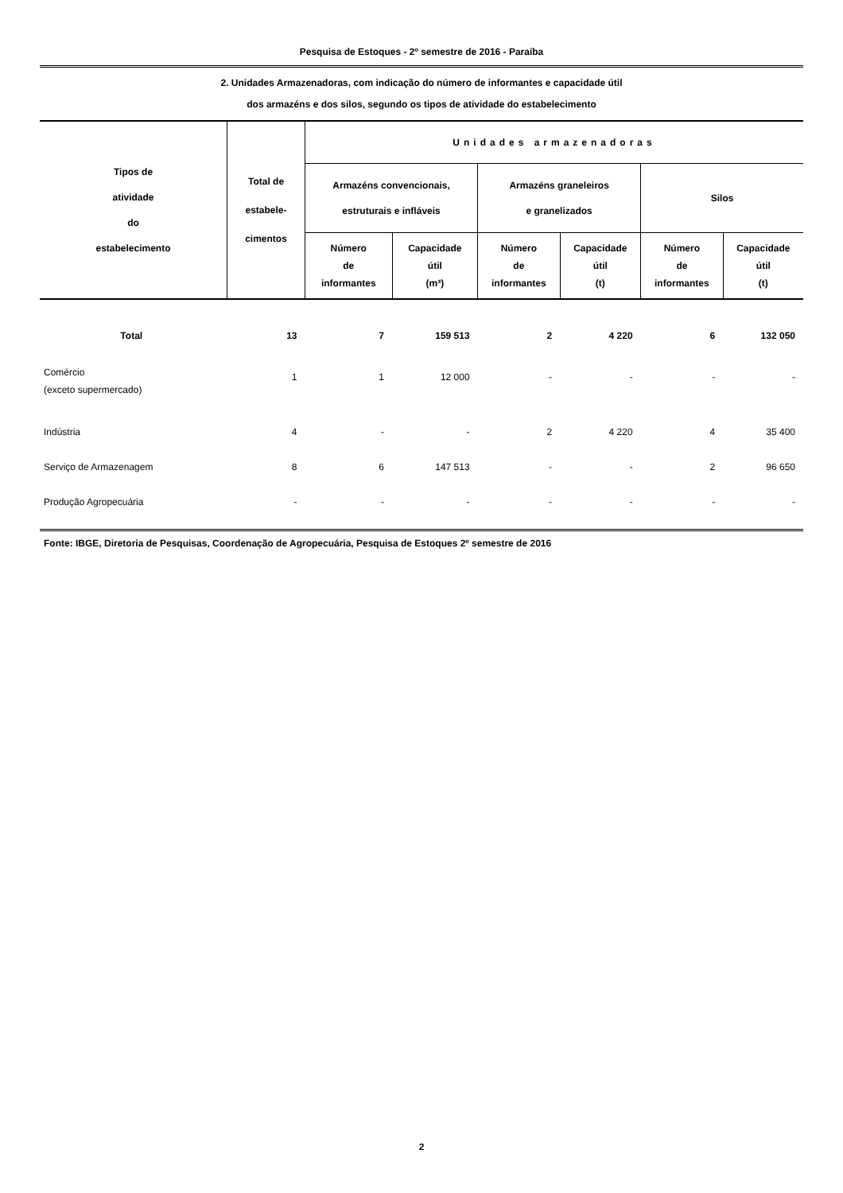Pesquisa de Estoques - 2º semestre de 2016 - Paraíba
2. Unidades Armazenadoras, com indicação do número de informantes e capacidade útil
dos armazéns e dos silos, segundo os tipos de atividade do estabelecimento
| Tipos de atividade do estabelecimento | Total de estabele- cimentos | Unidades armazenadoras | | | | | |
| --- | --- | --- | --- | --- | --- | --- | --- |
| | | Armazéns convencionais, estruturais e infláveis | | Armazéns graneleiros e granelizados | | Silos | |
| | | Número de informantes | Capacidade útil (m³) | Número de informantes | Capacidade útil (t) | Número de informantes | Capacidade útil (t) |
| Total | 13 | 7 | 159 513 | 2 | 4 220 | 6 | 132 050 |
| Comércio (exceto supermercado) | 1 | 1 | 12 000 | - | - | - | - |
| Indústria | 4 | - | - | 2 | 4 220 | 4 | 35 400 |
| Serviço de Armazenagem | 8 | 6 | 147 513 | - | - | 2 | 96 650 |
| Produção Agropecuária | - | - | - | - | - | - | - |
Fonte: IBGE, Diretoria de Pesquisas, Coordenação de Agropecuária, Pesquisa de Estoques 2º semestre de 2016
2